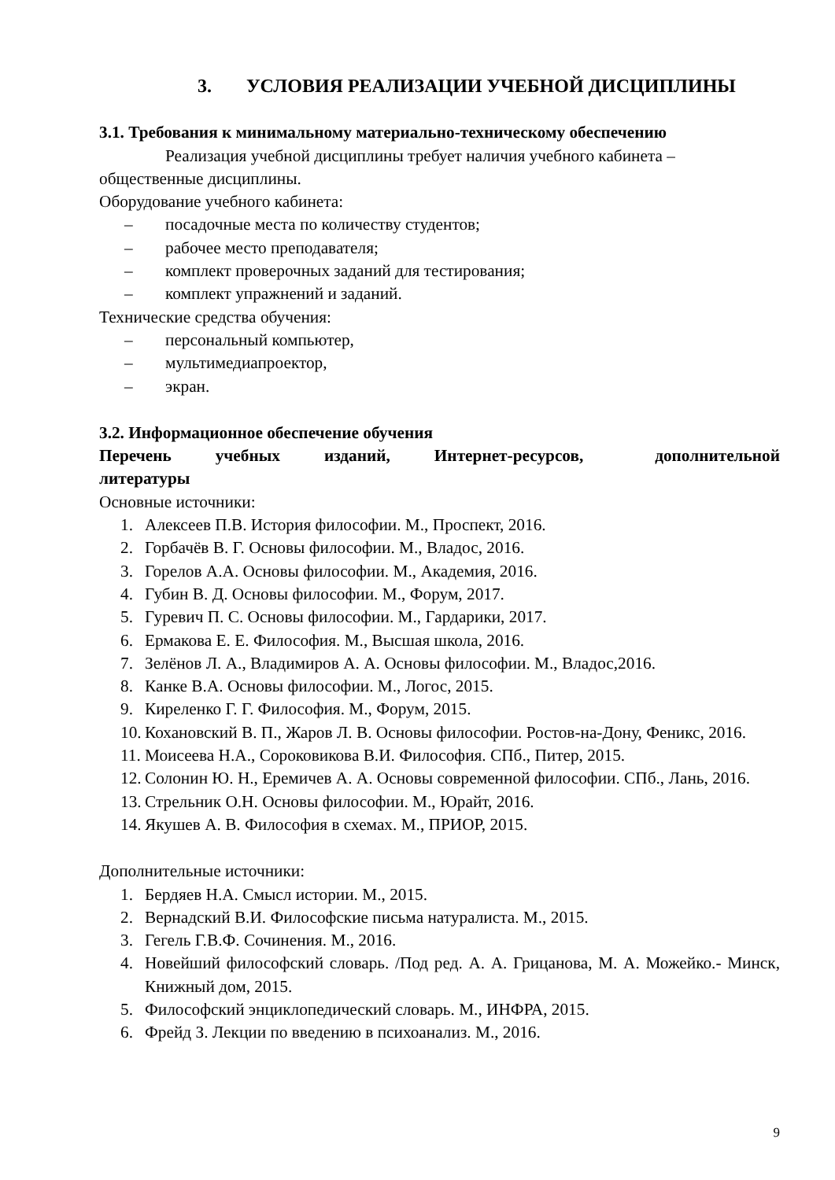3. УСЛОВИЯ РЕАЛИЗАЦИИ УЧЕБНОЙ ДИСЦИПЛИНЫ
3.1. Требования к минимальному материально-техническому обеспечению
Реализация учебной дисциплины требует наличия учебного кабинета – общественные дисциплины.
Оборудование учебного кабинета:
– посадочные места по количеству студентов;
– рабочее место преподавателя;
– комплект проверочных заданий для тестирования;
– комплект упражнений и заданий.
Технические средства обучения:
– персональный компьютер,
– мультимедиапроектор,
– экран.
3.2. Информационное обеспечение обучения
Перечень учебных изданий, Интернет-ресурсов, дополнительной литературы
Основные источники:
1. Алексеев П.В. История философии. М., Проспект, 2016.
2. Горбачёв В. Г. Основы философии. М., Владос, 2016.
3. Горелов А.А. Основы философии. М., Академия, 2016.
4. Губин В. Д. Основы философии. М., Форум, 2017.
5. Гуревич П. С. Основы философии. М., Гардарики, 2017.
6. Ермакова Е. Е. Философия. М., Высшая школа, 2016.
7. Зелёнов Л. А., Владимиров А. А. Основы философии. М., Владос,2016.
8. Канке В.А. Основы философии. М., Логос, 2015.
9. Киреленко Г. Г. Философия. М., Форум, 2015.
10. Кохановский В. П., Жаров Л. В. Основы философии. Ростов-на-Дону, Феникс, 2016.
11. Моисеева Н.А., Сороковикова В.И. Философия. СПб., Питер, 2015.
12. Солонин Ю. Н., Еремичев А. А. Основы современной философии. СПб., Лань, 2016.
13. Стрельник О.Н. Основы философии. М., Юрайт, 2016.
14. Якушев А. В. Философия в схемах. М., ПРИОР, 2015.
Дополнительные источники:
1. Бердяев Н.А. Смысл истории. М., 2015.
2. Вернадский В.И. Философские письма натуралиста. М., 2015.
3. Гегель Г.В.Ф. Сочинения. М., 2016.
4. Новейший философский словарь. /Под ред. А. А. Грицанова, М. А. Можейко.- Минск, Книжный дом, 2015.
5. Философский энциклопедический словарь. М., ИНФРА, 2015.
6. Фрейд З. Лекции по введению в психоанализ. М., 2016.
9